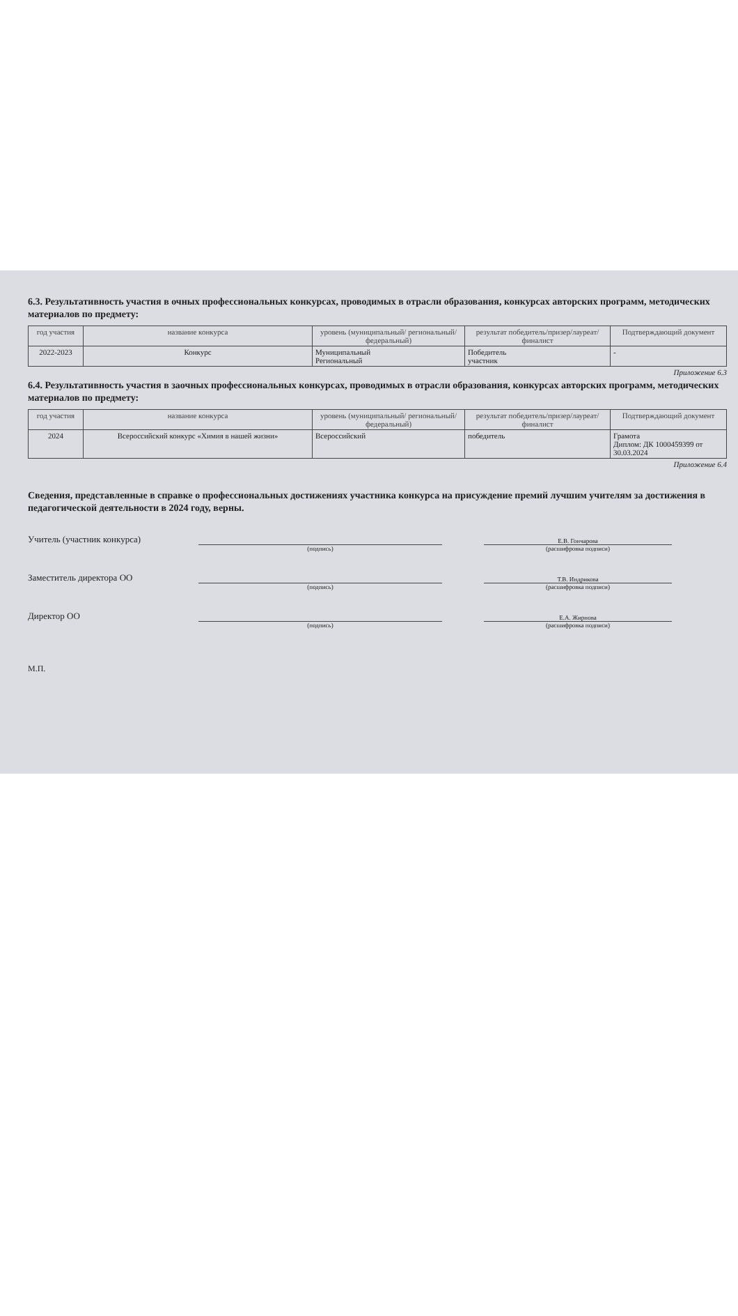6.3. Результативность участия в очных профессиональных конкурсах, проводимых в отрасли образования, конкурсах авторских программ, методических материалов по предмету:
| год участия | название конкурса | уровень (муниципальный/ региональный/федеральный) | результат победитель/призер/лауреат/ финалист | Подтверждающий документ |
| --- | --- | --- | --- | --- |
| 2022-2023 | Конкурс | Муниципальный Региональный | Победитель участник | - |
Приложение 6.3
6.4. Результативность участия в заочных профессиональных конкурсах, проводимых в отрасли образования, конкурсах авторских программ, методических материалов по предмету:
| год участия | название конкурса | уровень (муниципальный/ региональный/федеральный) | результат победитель/призер/лауреат/ финалист | Подтверждающий документ |
| --- | --- | --- | --- | --- |
| 2024 | Всероссийский конкурс «Химия в нашей жизни» | Всероссийский | победитель | Грамота Диплом: ДК 1000459399 от 30.03.2024 |
Приложение 6.4
Сведения, представленные в справке о профессиональных достижениях участника конкурса на присуждение премий лучшим учителям за достижения в педагогической деятельности в 2024 году, верны.
Учитель (участник конкурса)
Е.В. Гончарова
(подпись) (расшифровка подписи)
Заместитель директора ОО
Т.В. Индрикова
(подпись) (расшифровка подписи)
Директор ОО
Е.А. Жирнова
(подпись) (расшифровка подписи)
М.П.